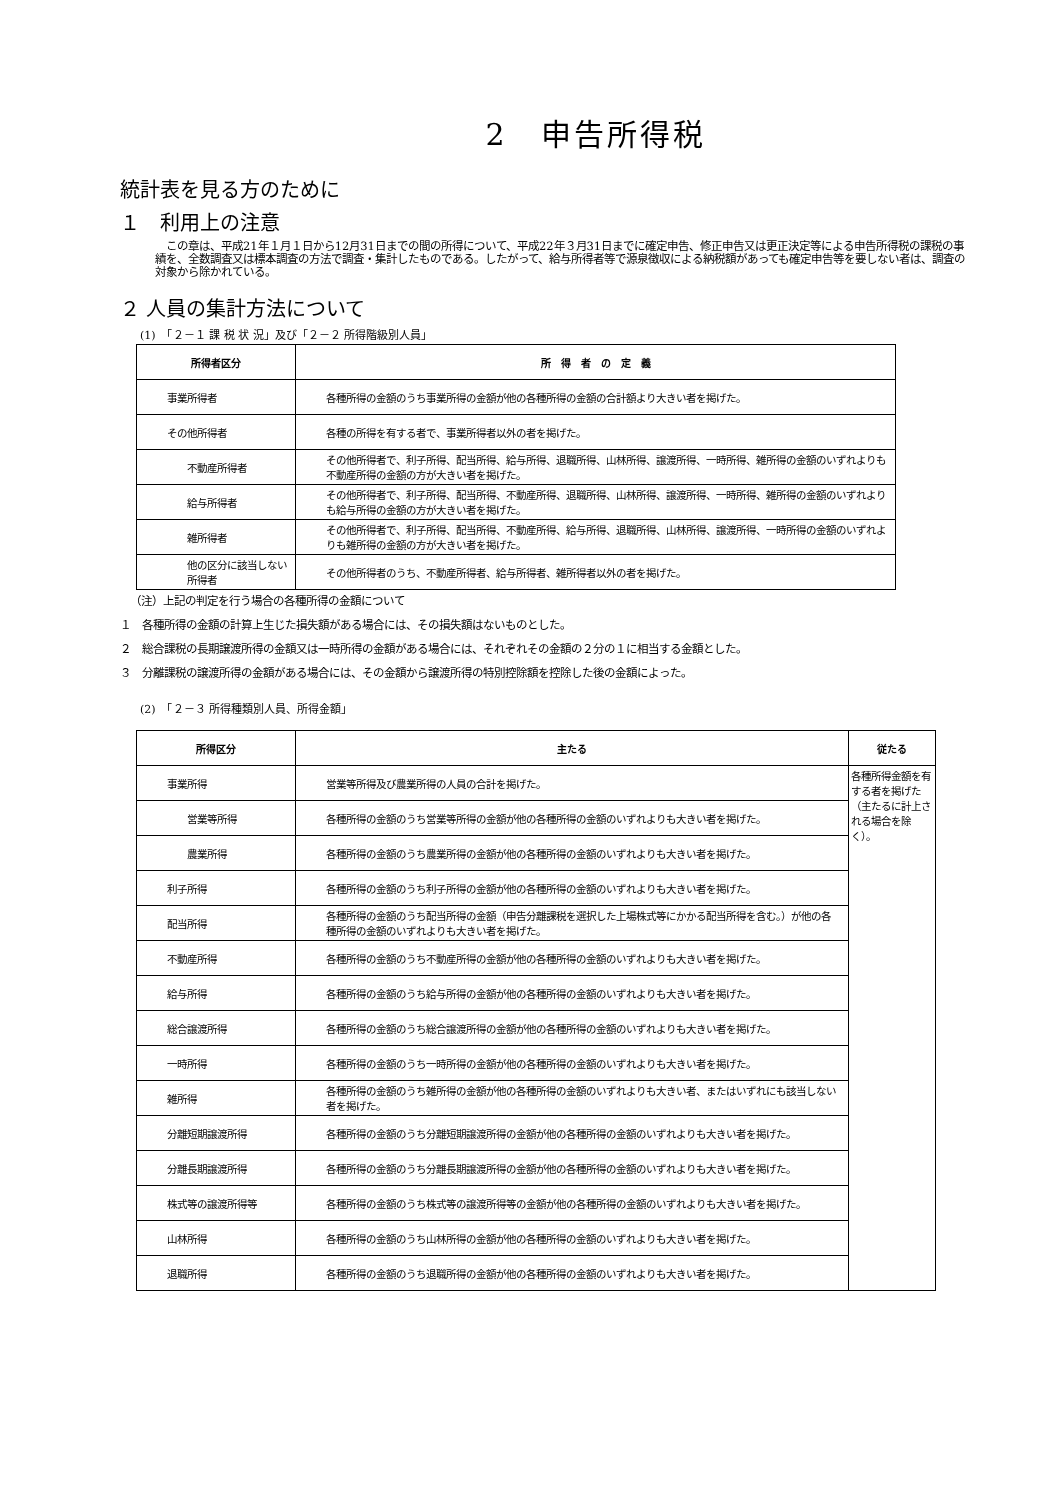2　申告所得税
統計表を見る方のために
１　利用上の注意
　この章は、平成21年１月１日から12月31日までの間の所得について、平成22年３月31日までに確定申告、修正申告又は更正決定等による申告所得税の課税の事績を、全数調査又は標本調査の方法で調査・集計したものである。したがって、給与所得者等で源泉徴収による納税額があっても確定申告等を要しない者は、調査の対象から除かれている。
２ 人員の集計方法について
(1)　「２－１ 課 税 状 況」及び「２－２ 所得階級別人員」
| 所得者区分 | 所 得 者 の 定 義 |
| --- | --- |
| 事業所得者 | 各種所得の金額のうち事業所得の金額が他の各種所得の金額の合計額より大きい者を掲げた。 |
| その他所得者 | 各種の所得を有する者で、事業所得者以外の者を掲げた。 |
| 不動産所得者 | その他所得者で、利子所得、配当所得、給与所得、退職所得、山林所得、譲渡所得、一時所得、雑所得の金額のいずれよりも不動産所得の金額の方が大きい者を掲げた。 |
| 給与所得者 | その他所得者で、利子所得、配当所得、不動産所得、退職所得、山林所得、譲渡所得、一時所得、雑所得の金額のいずれよりも給与所得の金額の方が大きい者を掲げた。 |
| 雑所得者 | その他所得者で、利子所得、配当所得、不動産所得、給与所得、退職所得、山林所得、譲渡所得、一時所得の金額のいずれよりも雑所得の金額の方が大きい者を掲げた。 |
| 他の区分に該当しない所得者 | その他所得者のうち、不動産所得者、給与所得者、雑所得者以外の者を掲げた。 |
（注）上記の判定を行う場合の各種所得の金額について
１　各種所得の金額の計算上生じた損失額がある場合には、その損失額はないものとした。
２　総合課税の長期譲渡所得の金額又は一時所得の金額がある場合には、それぞれその金額の２分の１に相当する金額とした。
３　分離課税の譲渡所得の金額がある場合には、その金額から譲渡所得の特別控除額を控除した後の金額によった。
(2)　「２－３ 所得種類別人員、所得金額」
| 所得区分 | 主たる | 従たる |
| --- | --- | --- |
| 事業所得 | 営業等所得及び農業所得の人員の合計を掲げた。 | 各種所得金額を有する者を掲げた（主たるに計上される場合を除く）。 |
| 営業等所得 | 各種所得の金額のうち営業等所得の金額が他の各種所得の金額のいずれよりも大きい者を掲げた。 | |
| 農業所得 | 各種所得の金額のうち農業所得の金額が他の各種所得の金額のいずれよりも大きい者を掲げた。 | |
| 利子所得 | 各種所得の金額のうち利子所得の金額が他の各種所得の金額のいずれよりも大きい者を掲げた。 | |
| 配当所得 | 各種所得の金額のうち配当所得の金額（申告分離課税を選択した上場株式等にかかる配当所得を含む。）が他の各種所得の金額のいずれよりも大きい者を掲げた。 | |
| 不動産所得 | 各種所得の金額のうち不動産所得の金額が他の各種所得の金額のいずれよりも大きい者を掲げた。 | |
| 給与所得 | 各種所得の金額のうち給与所得の金額が他の各種所得の金額のいずれよりも大きい者を掲げた。 | |
| 総合譲渡所得 | 各種所得の金額のうち総合譲渡所得の金額が他の各種所得の金額のいずれよりも大きい者を掲げた。 | |
| 一時所得 | 各種所得の金額のうち一時所得の金額が他の各種所得の金額のいずれよりも大きい者を掲げた。 | |
| 雑所得 | 各種所得の金額のうち雑所得の金額が他の各種所得の金額のいずれよりも大きい者、またはいずれにも該当しない者を掲げた。 | |
| 分離短期譲渡所得 | 各種所得の金額のうち分離短期譲渡所得の金額が他の各種所得の金額のいずれよりも大きい者を掲げた。 | |
| 分離長期譲渡所得 | 各種所得の金額のうち分離長期譲渡所得の金額が他の各種所得の金額のいずれよりも大きい者を掲げた。 | |
| 株式等の譲渡所得等 | 各種所得の金額のうち株式等の譲渡所得等の金額が他の各種所得の金額のいずれよりも大きい者を掲げた。 | |
| 山林所得 | 各種所得の金額のうち山林所得の金額が他の各種所得の金額のいずれよりも大きい者を掲げた。 | |
| 退職所得 | 各種所得の金額のうち退職所得の金額が他の各種所得の金額のいずれよりも大きい者を掲げた。 | |